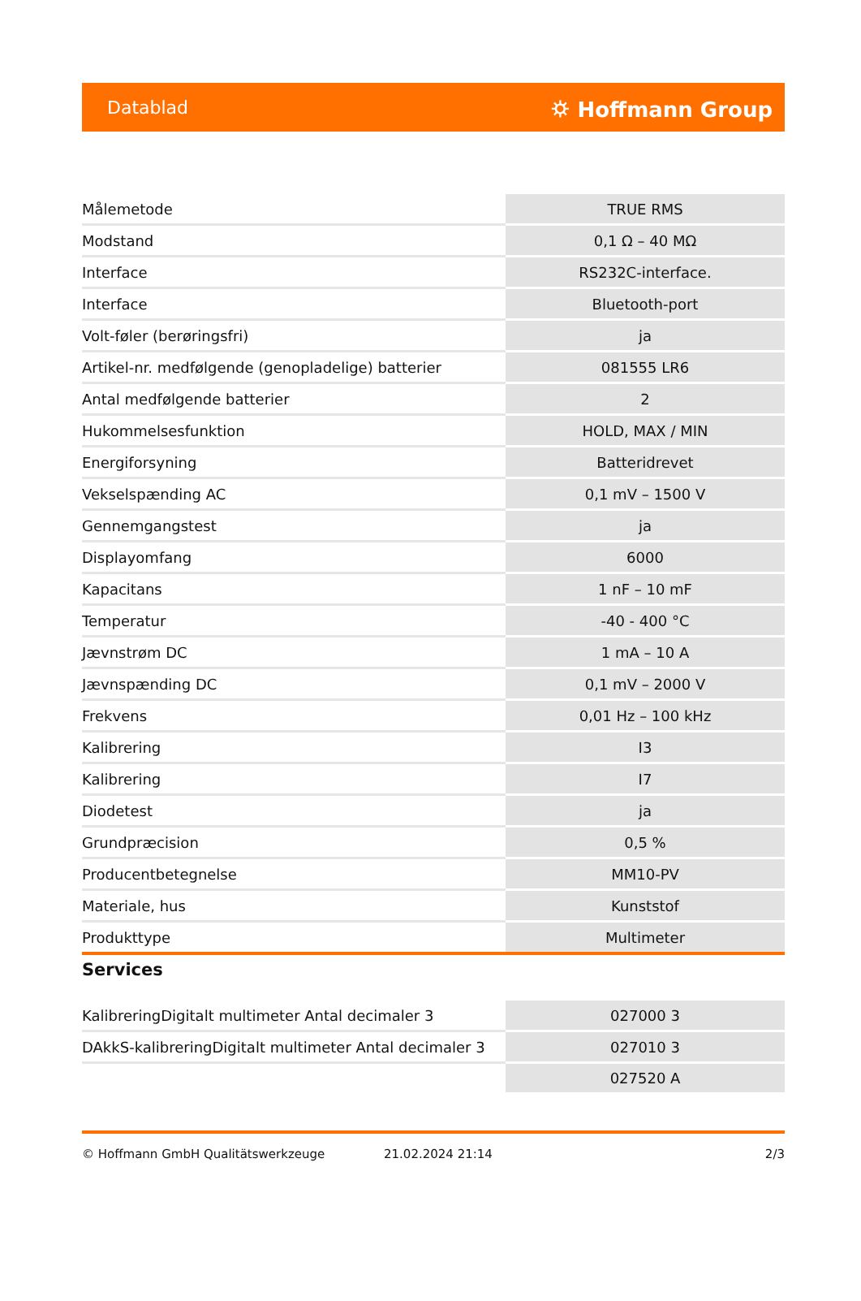Datablad ⛭ Hoffmann Group
| Målemetode | TRUE RMS |
| Modstand | 0,1 Ω – 40 MΩ |
| Interface | RS232C-interface. |
| Interface | Bluetooth-port |
| Volt-føler (berøringsfri) | ja |
| Artikel-nr. medfølgende (genopladelige) batterier | 081555 LR6 |
| Antal medfølgende batterier | 2 |
| Hukommelsesfunktion | HOLD, MAX / MIN |
| Energiforsyning | Batteridrevet |
| Vekselspænding AC | 0,1 mV – 1500 V |
| Gennemgangstest | ja |
| Displayomfang | 6000 |
| Kapacitans | 1 nF – 10 mF |
| Temperatur | -40 - 400 °C |
| Jævnstrøm DC | 1 mA – 10 A |
| Jævnspænding DC | 0,1 mV – 2000 V |
| Frekvens | 0,01 Hz – 100 kHz |
| Kalibrering | I3 |
| Kalibrering | I7 |
| Diodetest | ja |
| Grundpræcision | 0,5 % |
| Producentbetegnelse | MM10-PV |
| Materiale, hus | Kunststof |
| Produkttype | Multimeter |
Services
| KalibreringDigitalt multimeter Antal decimaler 3 | 027000 3 |
| DAkkS-kalibreringDigitalt multimeter Antal decimaler 3 | 027010 3 |
| | 027520 A |
© Hoffmann GmbH Qualitätswerkzeuge 21.02.2024 21:14 2/3